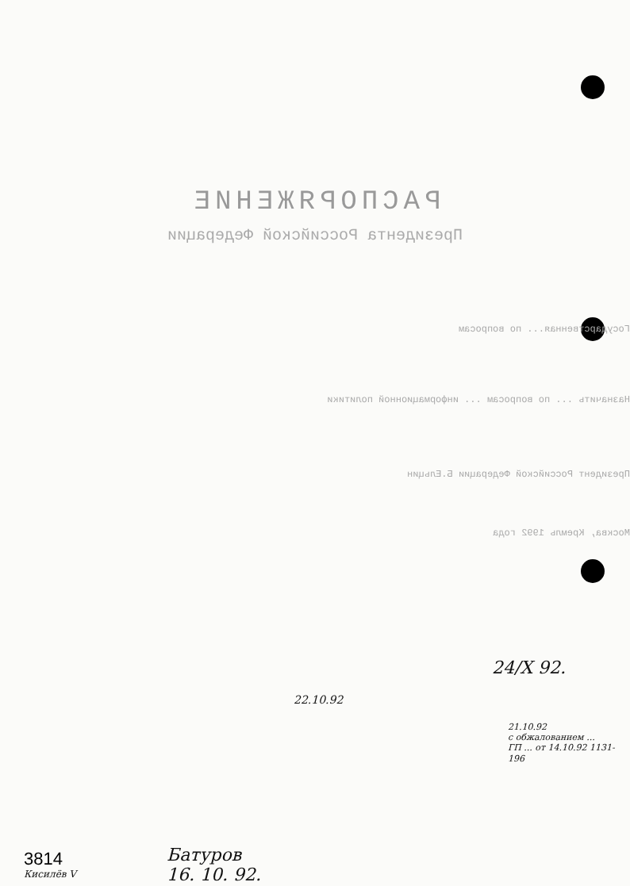РАСПОРЯЖЕНИЕ
Президента Российской Федерации
Государственная... по вопросам
Назначить ... по вопросам ... информационной политики
Президент Российской Федерации Б.Ельцин
Москва, Кремль 1992 года
24/X 92.
22.10.92
21.10.92
с обжалованием ...
ГП ... от 14.10.92 1131-196
3814
Кисилёв V
Батуров
16. 10. 92.